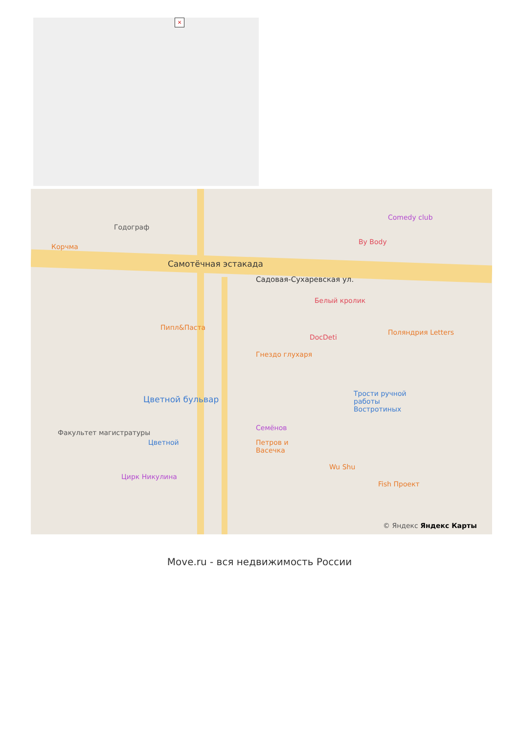×
Самотёчная эстакада
Садовая-Сухаревская ул.
Корчма
Годограф
Comedy club
By Body
Белый кролик
Пипл&Паста
DocDeti
Поляндрия Letters
Гнездо глухаря
Цветной бульвар
Трости ручной работы Востротиных
Семёнов
Факультет магистратуры
Цветной
Петров и Васечка
Wu Shu
Цирк Никулина
Fish Проект
© Яндекс Яндекс Карты
Move.ru - вся недвижимость России